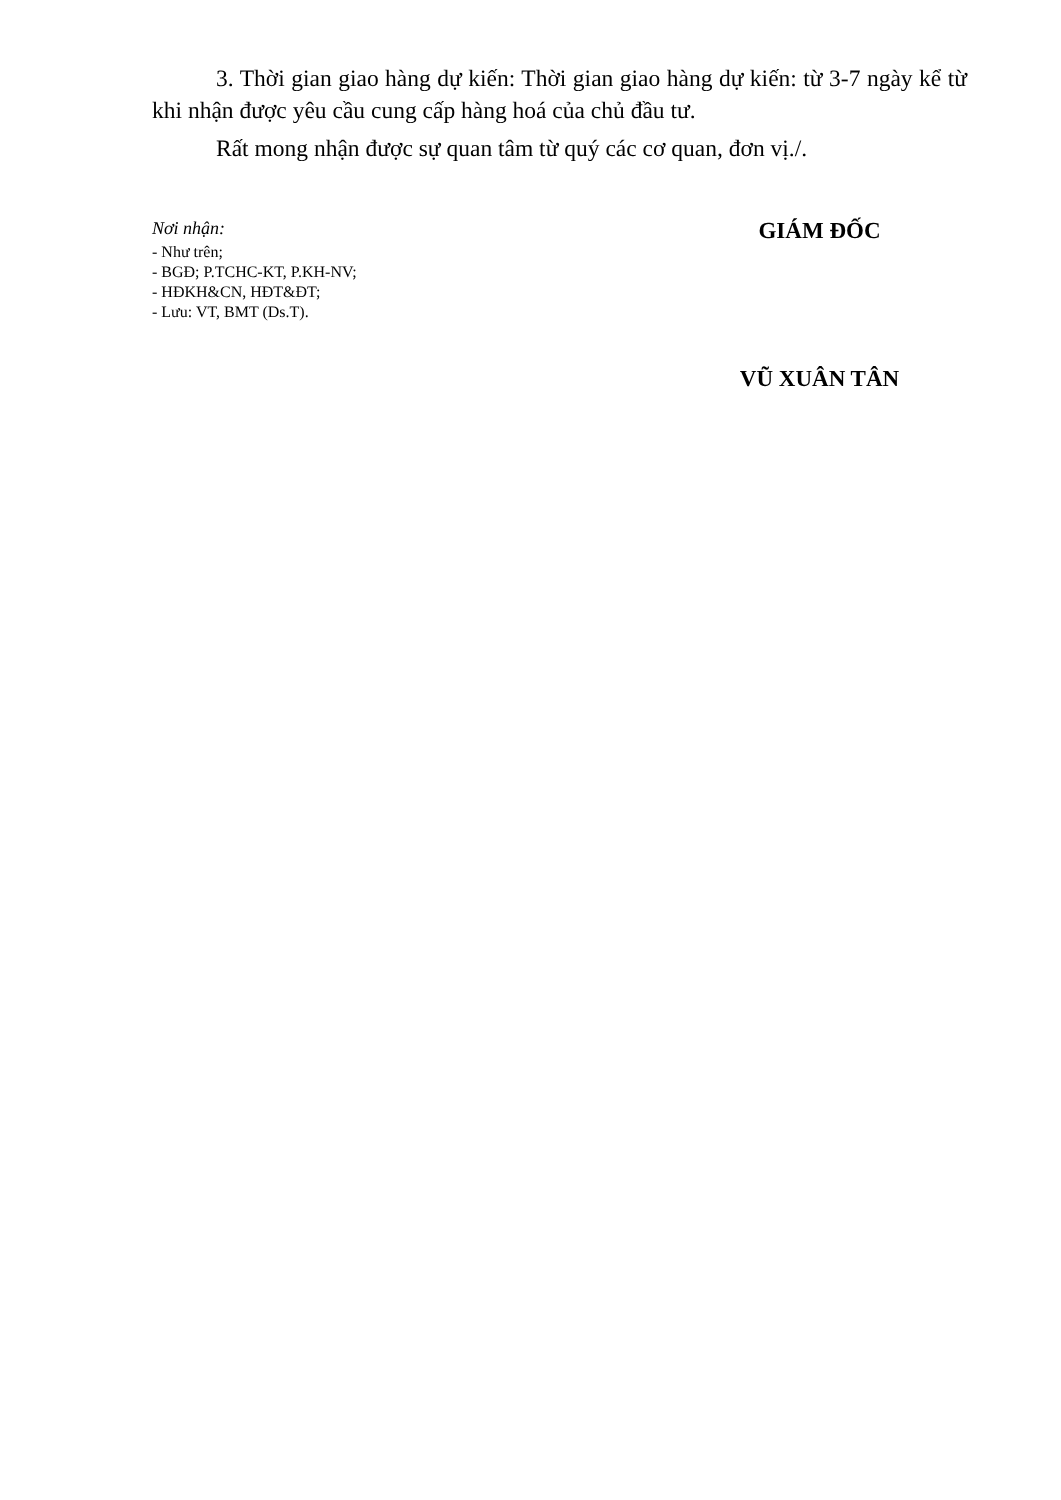3. Thời gian giao hàng dự kiến: Thời gian giao hàng dự kiến: từ 3-7 ngày kể từ khi nhận được yêu cầu cung cấp hàng hoá của chủ đầu tư.
Rất mong nhận được sự quan tâm từ quý các cơ quan, đơn vị./.
Nơi nhận:
- Như trên;
- BGĐ; P.TCHC-KT, P.KH-NV;
- HĐKH&CN, HĐT&ĐT;
- Lưu: VT, BMT (Ds.T).
GIÁM ĐỐC
VŨ XUÂN TÂN